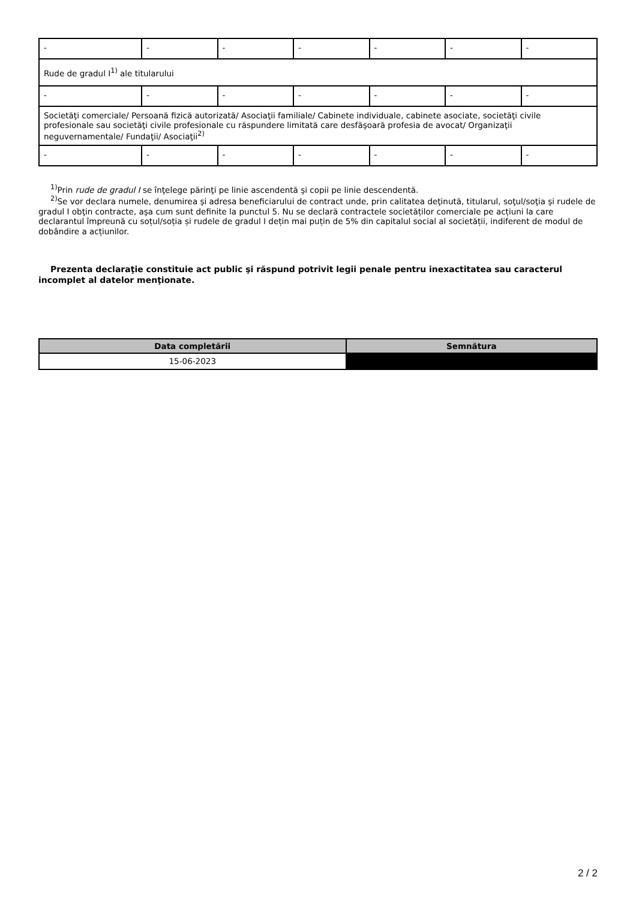| - | - | - | - | - | - | - |
| Rude de gradul I<sup>1)</sup> ale titularului | | | | | | |
| - | - | - | - | - | - | - |
| Societăţi comerciale/ Persoană fizică autorizată/ Asociaţii familiale/ Cabinete individuale, cabinete asociate, societăţi civile profesionale sau societăţi civile profesionale cu răspundere limitată care desfăşoară profesia de avocat/ Organizaţii neguvernamentale/ Fundaţii/ Asociaţii<sup>2)</sup> | | | | | | |
| - | - | - | - | - | - | - |
<sup>1)</sup> Prin rude de gradul I se înţelege părinţi pe linie ascendentă şi copii pe linie descendentă.
<sup>2)</sup> Se vor declara numele, denumirea şi adresa beneficiarului de contract unde, prin calitatea deţinută, titularul, soţul/soţia şi rudele de gradul I obţin contracte, aşa cum sunt definite la punctul 5. Nu se declară contractele societăților comerciale pe acțiuni la care declarantul împreună cu soțul/soția și rudele de gradul I dețin mai puțin de 5% din capitalul social al societății, indiferent de modul de dobândire a acțiunilor.
Prezenta declaraţie constituie act public şi răspund potrivit legii penale pentru inexactitatea sau caracterul incomplet al datelor menţionate.
| Data completării | Semnătura |
| --- | --- |
| 15-06-2023 | |
2 / 2